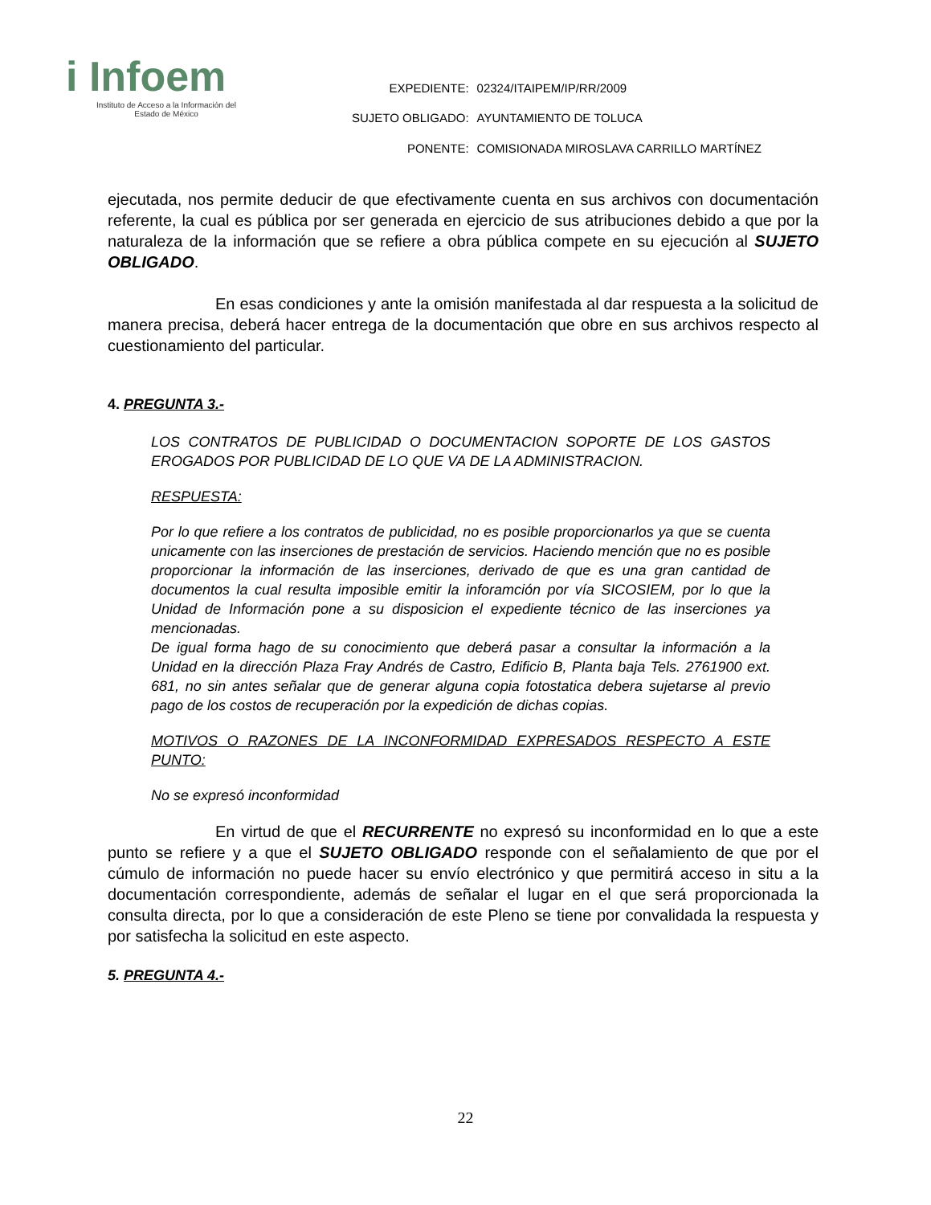i Infoem
Instituto de Acceso a la Información del
Estado de México
| EXPEDIENTE: | 02324/ITAIPEM/IP/RR/2009 |
| SUJETO OBLIGADO: | AYUNTAMIENTO DE TOLUCA |
| PONENTE: | COMISIONADA MIROSLAVA CARRILLO MARTÍNEZ |
ejecutada, nos permite deducir de que efectivamente cuenta en sus archivos con documentación referente, la cual es pública por ser generada en ejercicio de sus atribuciones debido a que por la naturaleza de la información que se refiere a obra pública compete en su ejecución al SUJETO OBLIGADO.
En esas condiciones y ante la omisión manifestada al dar respuesta a la solicitud de manera precisa, deberá hacer entrega de la documentación que obre en sus archivos respecto al cuestionamiento del particular.
4. PREGUNTA 3.-
LOS CONTRATOS DE PUBLICIDAD O DOCUMENTACION SOPORTE DE LOS GASTOS EROGADOS POR PUBLICIDAD DE LO QUE VA DE LA ADMINISTRACION.
RESPUESTA:
Por lo que refiere a los contratos de publicidad, no es posible proporcionarlos ya que se cuenta unicamente con las inserciones de prestación de servicios. Haciendo mención que no es posible proporcionar la información de las inserciones, derivado de que es una gran cantidad de documentos la cual resulta imposible emitir la inforamción por vía SICOSIEM, por lo que la Unidad de Información pone a su disposicion el expediente técnico de las inserciones ya mencionadas.
De igual forma hago de su conocimiento que deberá pasar a consultar la información a la Unidad en la dirección Plaza Fray Andrés de Castro, Edificio B, Planta baja Tels. 2761900 ext. 681, no sin antes señalar que de generar alguna copia fotostatica debera sujetarse al previo pago de los costos de recuperación por la expedición de dichas copias.
MOTIVOS O RAZONES DE LA INCONFORMIDAD EXPRESADOS RESPECTO A ESTE PUNTO:
No se expresó inconformidad
En virtud de que el RECURRENTE no expresó su inconformidad en lo que a este punto se refiere y a que el SUJETO OBLIGADO responde con el señalamiento de que por el cúmulo de información no puede hacer su envío electrónico y que permitirá acceso in situ a la documentación correspondiente, además de señalar el lugar en el que será proporcionada la consulta directa, por lo que a consideración de este Pleno se tiene por convalidada la respuesta y por satisfecha la solicitud en este aspecto.
5. PREGUNTA 4.-
22